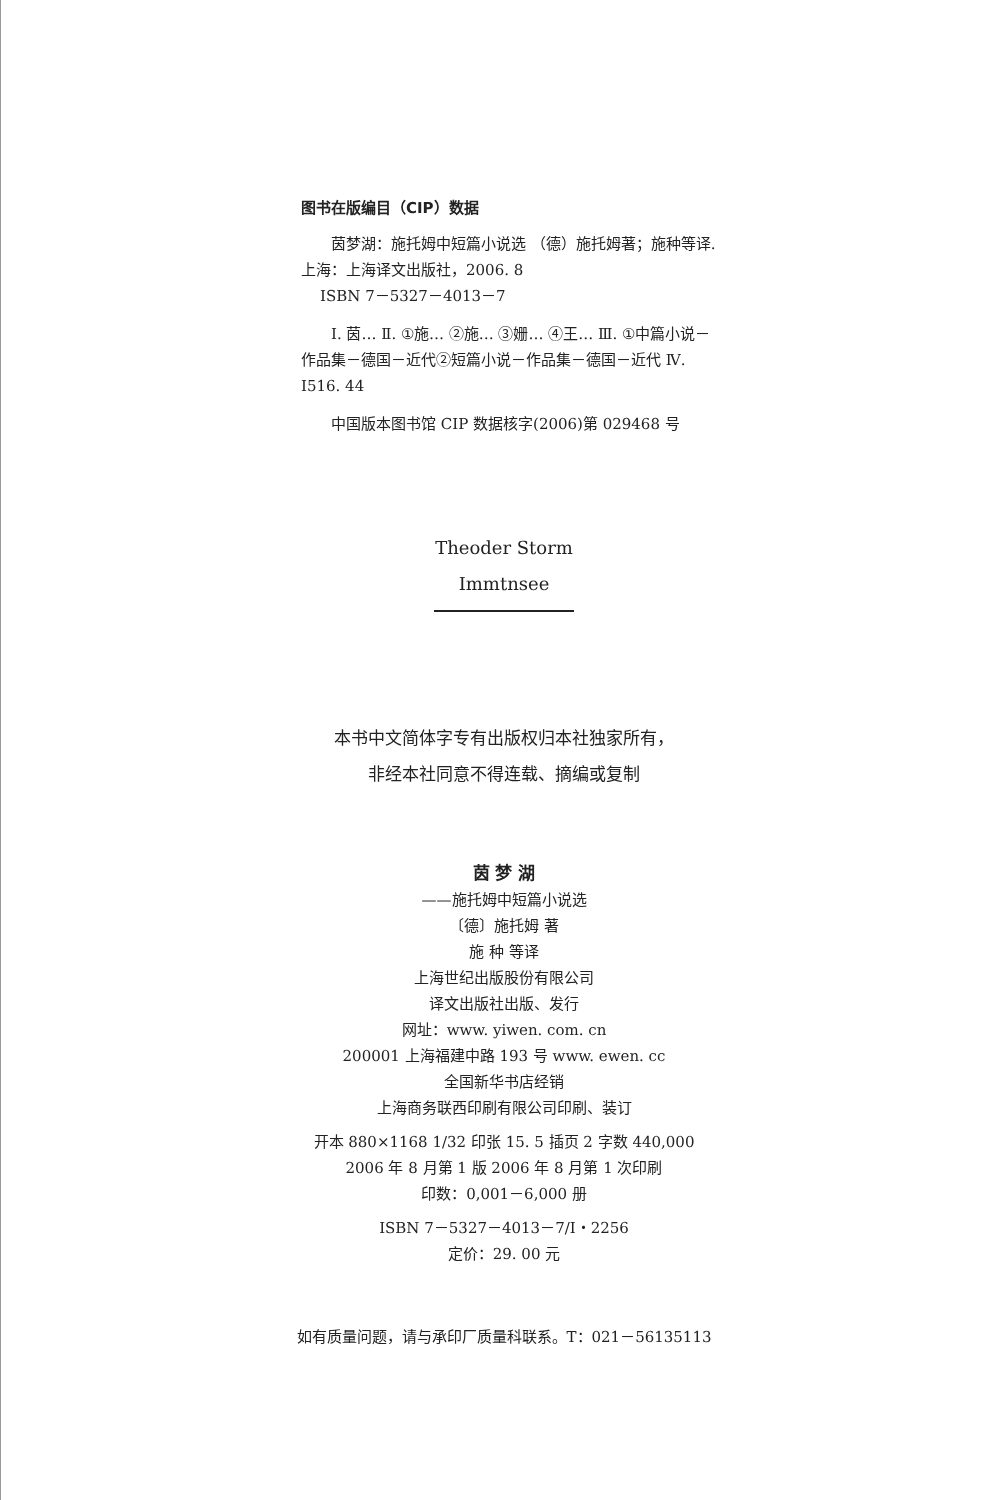图书在版编目（CIP）数据
茵梦湖：施托姆中短篇小说选 （德）施托姆著；施种等译. 上海：上海译文出版社，2006. 8
ISBN 7－5327－4013－7
Ⅰ. 茵… Ⅱ. ①施… ②施… ③姗… ④王… Ⅲ. ①中篇小说－作品集－德国－近代②短篇小说－作品集－德国－近代 Ⅳ. I516. 44
中国版本图书馆 CIP 数据核字(2006)第 029468 号
Theoder Storm
Immtnsee
本书中文简体字专有出版权归本社独家所有，
非经本社同意不得连载、摘编或复制
茵 梦 湖
——施托姆中短篇小说选
〔德〕施托姆 著
施 种 等译
上海世纪出版股份有限公司
译文出版社出版、发行
网址：www. yiwen. com. cn
200001 上海福建中路 193 号 www. ewen. cc
全国新华书店经销
上海商务联西印刷有限公司印刷、装订
开本 880×1168 1/32 印张 15. 5 插页 2 字数 440,000
2006 年 8 月第 1 版 2006 年 8 月第 1 次印刷
印数：0,001－6,000 册
ISBN 7－5327－4013－7/I・2256
定价：29. 00 元
如有质量问题，请与承印厂质量科联系。T：021－56135113